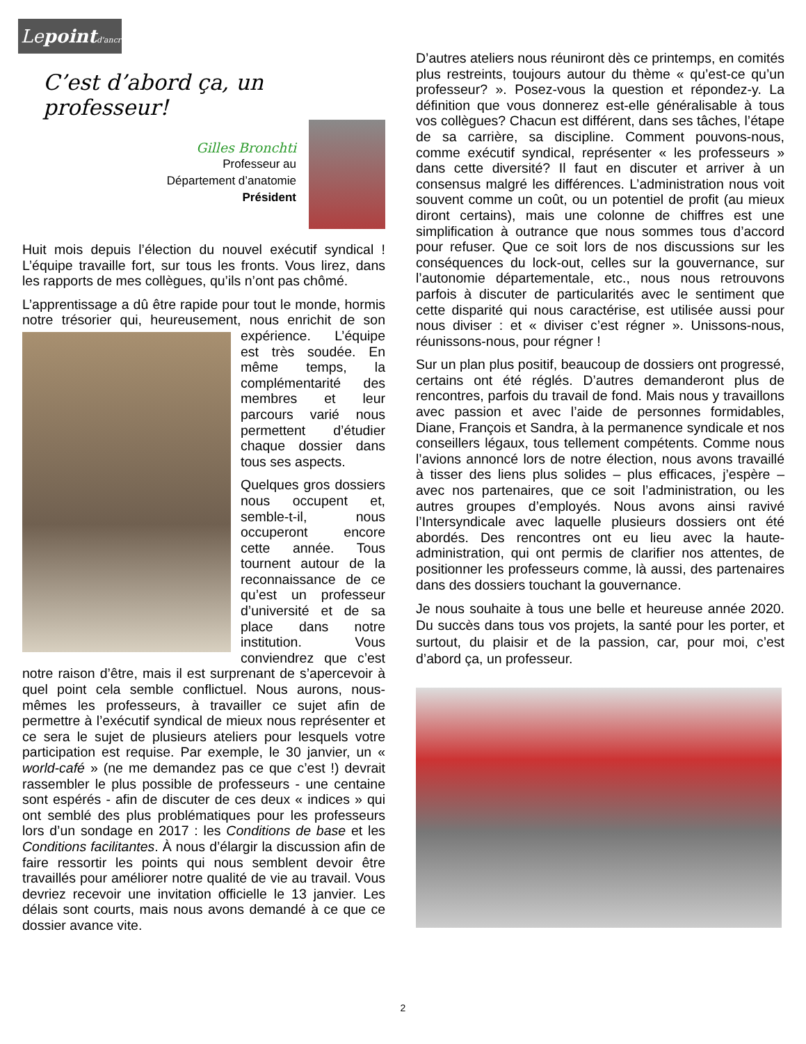Lepoint d'ancre
C’est d’abord ça, un professeur!
Gilles Bronchti
Professeur au
Département d’anatomie
Président
Huit mois depuis l’élection du nouvel exécutif syndical ! L’équipe travaille fort, sur tous les fronts. Vous lirez, dans les rapports de mes collègues, qu’ils n’ont pas chômé.
L’apprentissage a dû être rapide pour tout le monde, hormis notre trésorier qui, heureusement, nous enrichit de son expérience. L’équipe est très soudée. En même temps, la complémentarité des membres et leur parcours varié nous permettent d’étudier chaque dossier dans tous ses aspects.
Quelques gros dossiers nous occupent et, semble-t-il, nous occuperont encore cette année. Tous tournent autour de la reconnaissance de ce qu’est un professeur d’université et de sa place dans notre institution. Vous conviendrez que c’est notre raison d’être, mais il est surprenant de s’apercevoir à quel point cela semble conflictuel. Nous aurons, nous-mêmes les professeurs, à travailler ce sujet afin de permettre à l’exécutif syndical de mieux nous représenter et ce sera le sujet de plusieurs ateliers pour lesquels votre participation est requise. Par exemple, le 30 janvier, un « world-café » (ne me demandez pas ce que c’est !) devrait rassembler le plus possible de professeurs - une centaine sont espérés - afin de discuter de ces deux « indices » qui ont semblé des plus problématiques pour les professeurs lors d’un sondage en 2017 : les Conditions de base et les Conditions facilitantes. À nous d’élargir la discussion afin de faire ressortir les points qui nous semblent devoir être travaillés pour améliorer notre qualité de vie au travail. Vous devriez recevoir une invitation officielle le 13 janvier. Les délais sont courts, mais nous avons demandé à ce que ce dossier avance vite.
D’autres ateliers nous réuniront dès ce printemps, en comités plus restreints, toujours autour du thème « qu’est-ce qu’un professeur? ». Posez-vous la question et répondez-y. La définition que vous donnerez est-elle généralisable à tous vos collègues? Chacun est différent, dans ses tâches, l’étape de sa carrière, sa discipline. Comment pouvons-nous, comme exécutif syndical, représenter « les professeurs » dans cette diversité? Il faut en discuter et arriver à un consensus malgré les différences. L’administration nous voit souvent comme un coût, ou un potentiel de profit (au mieux diront certains), mais une colonne de chiffres est une simplification à outrance que nous sommes tous d’accord pour refuser. Que ce soit lors de nos discussions sur les conséquences du lock-out, celles sur la gouvernance, sur l’autonomie départementale, etc., nous nous retrouvons parfois à discuter de particularités avec le sentiment que cette disparité qui nous caractérise, est utilisée aussi pour nous diviser : et « diviser c’est régner ». Unissons-nous, réunissons-nous, pour régner !
Sur un plan plus positif, beaucoup de dossiers ont progressé, certains ont été réglés. D’autres demanderont plus de rencontres, parfois du travail de fond. Mais nous y travaillons avec passion et avec l’aide de personnes formidables, Diane, François et Sandra, à la permanence syndicale et nos conseillers légaux, tous tellement compétents. Comme nous l’avions annoncé lors de notre élection, nous avons travaillé à tisser des liens plus solides – plus efficaces, j’espère – avec nos partenaires, que ce soit l’administration, ou les autres groupes d’employés. Nous avons ainsi ravivé l’Intersyndicale avec laquelle plusieurs dossiers ont été abordés. Des rencontres ont eu lieu avec la haute-administration, qui ont permis de clarifier nos attentes, de positionner les professeurs comme, là aussi, des partenaires dans des dossiers touchant la gouvernance.
Je nous souhaite à tous une belle et heureuse année 2020. Du succès dans tous vos projets, la santé pour les porter, et surtout, du plaisir et de la passion, car, pour moi, c’est d’abord ça, un professeur.
2